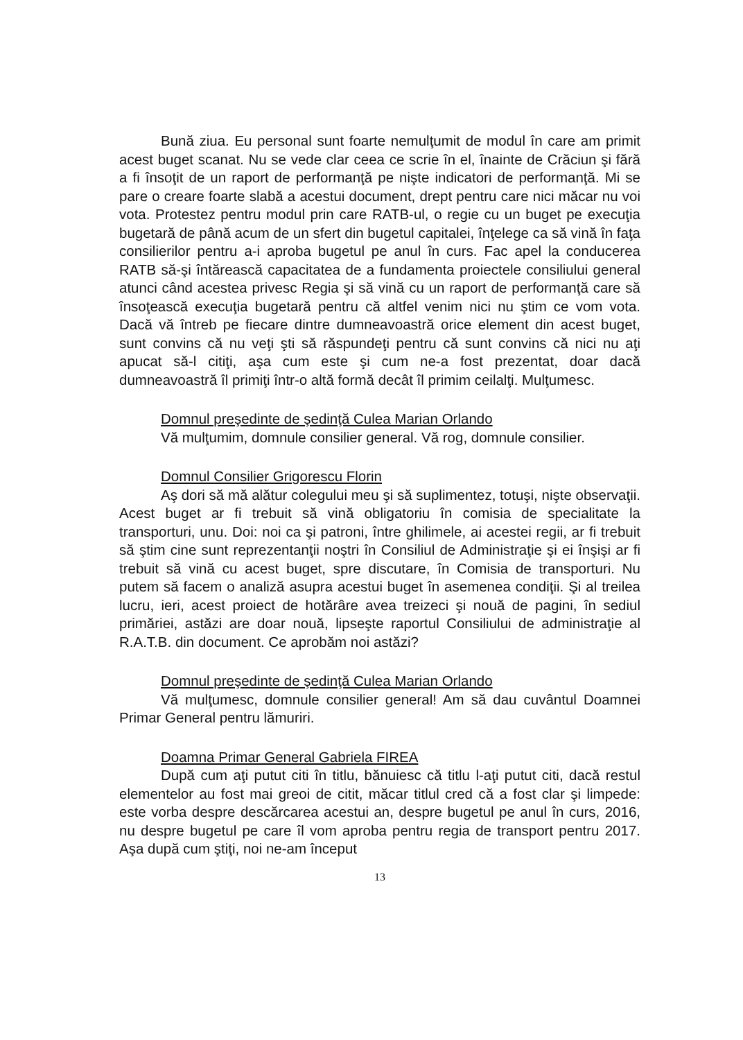Bună ziua. Eu personal sunt foarte nemulţumit de modul în care am primit acest buget scanat. Nu se vede clar ceea ce scrie în el, înainte de Crăciun şi fără a fi însoţit de un raport de performanţă pe nişte indicatori de performanţă. Mi se pare o creare foarte slabă a acestui document, drept pentru care nici măcar nu voi vota. Protestez pentru modul prin care RATB-ul, o regie cu un buget pe execuţia bugetară de până acum de un sfert din bugetul capitalei, înţelege ca să vină în faţa consilierilor pentru a-i aproba bugetul pe anul în curs. Fac apel la conducerea RATB să-şi întărească capacitatea de a fundamenta proiectele consiliului general atunci când acestea privesc Regia şi să vină cu un raport de performanţă care să însoţească execuţia bugetară pentru că altfel venim nici nu ştim ce vom vota. Dacă vă întreb pe fiecare dintre dumneavoastră orice element din acest buget, sunt convins că nu veţi şti să răspundeţi pentru că sunt convins că nici nu aţi apucat să-l citiţi, aşa cum este şi cum ne-a fost prezentat, doar dacă dumneavoastră îl primiţi într-o altă formă decât îl primim ceilalţi. Mulţumesc.
Domnul preşedinte de şedinţă Culea Marian Orlando
Vă mulţumim, domnule consilier general. Vă rog, domnule consilier.
Domnul Consilier Grigorescu Florin
Aş dori să mă alătur colegului meu şi să suplimentez, totuşi, nişte observaţii. Acest buget ar fi trebuit să vină obligatoriu în comisia de specialitate la transporturi, unu. Doi: noi ca şi patroni, între ghilimele, ai acestei regii, ar fi trebuit să ştim cine sunt reprezentanţii noştri în Consiliul de Administraţie şi ei înşişi ar fi trebuit să vină cu acest buget, spre discutare, în Comisia de transporturi. Nu putem să facem o analiză asupra acestui buget în asemenea condiţii. Şi al treilea lucru, ieri, acest proiect de hotărâre avea treizeci şi nouă de pagini, în sediul primăriei, astăzi are doar nouă, lipseşte raportul Consiliului de administraţie al R.A.T.B. din document. Ce aprobăm noi astăzi?
Domnul preşedinte de şedinţă Culea Marian Orlando
Vă mulţumesc, domnule consilier general! Am să dau cuvântul Doamnei Primar General pentru lămuriri.
Doamna Primar General Gabriela FIREA
După cum aţi putut citi în titlu, bănuiesc că titlu l-aţi putut citi, dacă restul elementelor au fost mai greoi de citit, măcar titlul cred că a fost clar şi limpede: este vorba despre descărcarea acestui an, despre bugetul pe anul în curs, 2016, nu despre bugetul pe care îl vom aproba pentru regia de transport pentru 2017. Aşa după cum ştiţi, noi ne-am început
13